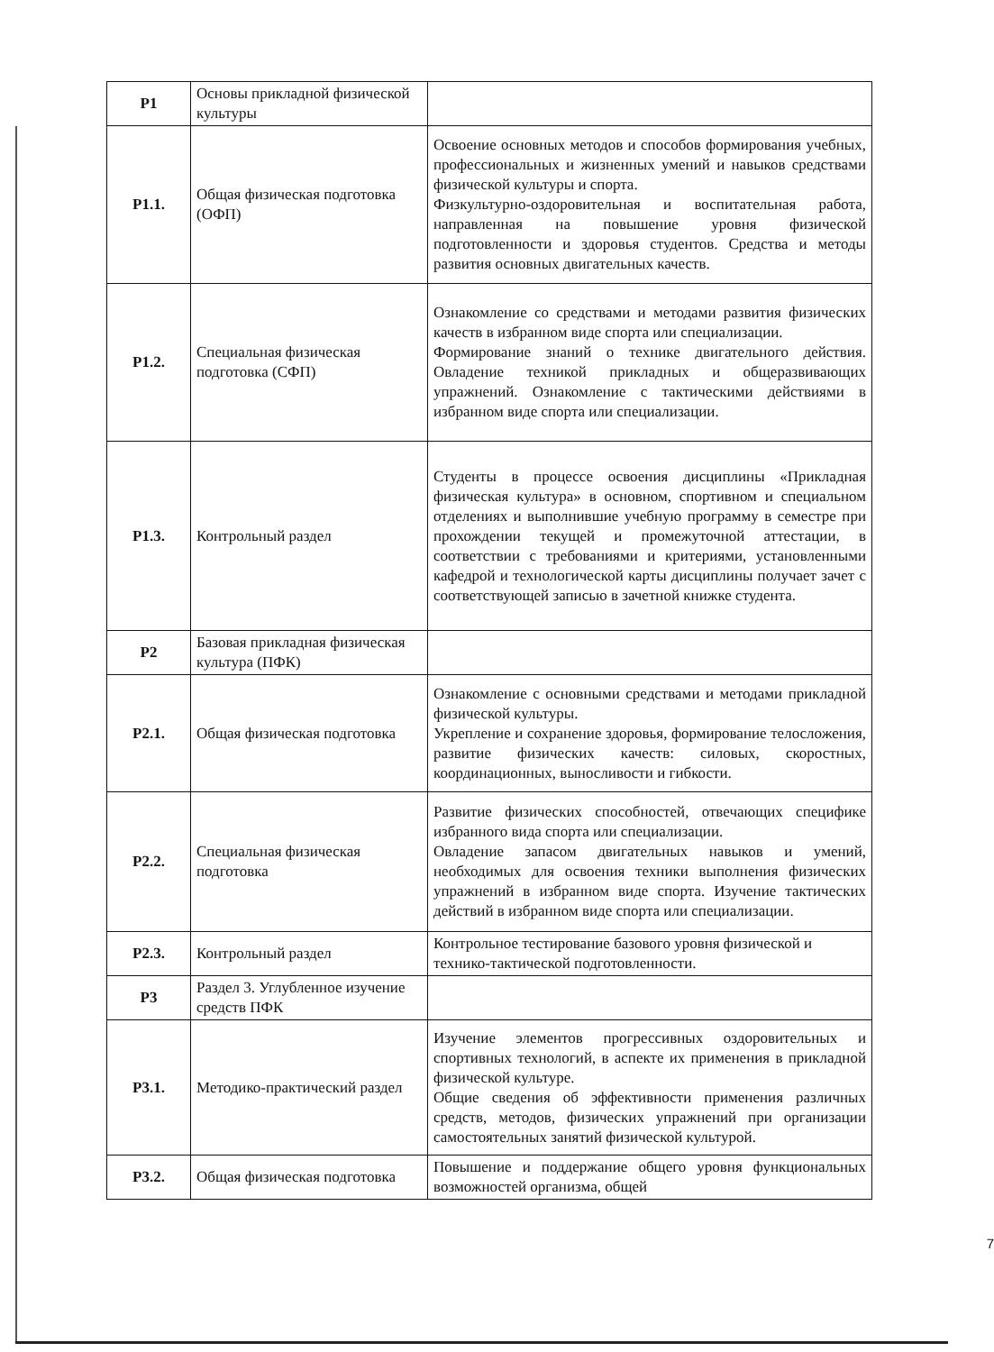| Р1 | Основы прикладной физической культуры | |
| Р1.1. | Общая физическая подготовка (ОФП) | Освоение основных методов и способов формирования учебных, профессиональных и жизненных умений и навыков средствами физической культуры и спорта. Физкультурно-оздоровительная и воспитательная работа, направленная на повышение уровня физической подготовленности и здоровья студентов. Средства и методы развития основных двигательных качеств. |
| Р1.2. | Специальная физическая подготовка (СФП) | Ознакомление со средствами и методами развития физических качеств в избранном виде спорта или специализации. Формирование знаний о технике двигательного действия. Овладение техникой прикладных и общеразвивающих упражнений. Ознакомление с тактическими действиями в избранном виде спорта или специализации. |
| Р1.3. | Контрольный раздел | Студенты в процессе освоения дисциплины «Прикладная физическая культура» в основном, спортивном и специальном отделениях и выполнившие учебную программу в семестре при прохождении текущей и промежуточной аттестации, в соответствии с требованиями и критериями, установленными кафедрой и технологической карты дисциплины получает зачет с соответствующей записью в зачетной книжке студента. |
| Р2 | Базовая прикладная физическая культура (ПФК) | |
| Р2.1. | Общая физическая подготовка | Ознакомление с основными средствами и методами прикладной физической культуры. Укрепление и сохранение здоровья, формирование телосложения, развитие физических качеств: силовых, скоростных, координационных, выносливости и гибкости. |
| Р2.2. | Специальная физическая подготовка | Развитие физических способностей, отвечающих специфике избранного вида спорта или специализации. Овладение запасом двигательных навыков и умений, необходимых для освоения техники выполнения физических упражнений в избранном виде спорта. Изучение тактических действий в избранном виде спорта или специализации. |
| Р2.3. | Контрольный раздел | Контрольное тестирование базового уровня физической и технико-тактической подготовленности. |
| Р3 | Раздел 3. Углубленное изучение средств ПФК | |
| Р3.1. | Методико-практический раздел | Изучение элементов прогрессивных оздоровительных и спортивных технологий, в аспекте их применения в прикладной физической культуре. Общие сведения об эффективности применения различных средств, методов, физических упражнений при организации самостоятельных занятий физической культурой. |
| Р3.2. | Общая физическая подготовка | Повышение и поддержание общего уровня функциональных возможностей организма, общей |
7